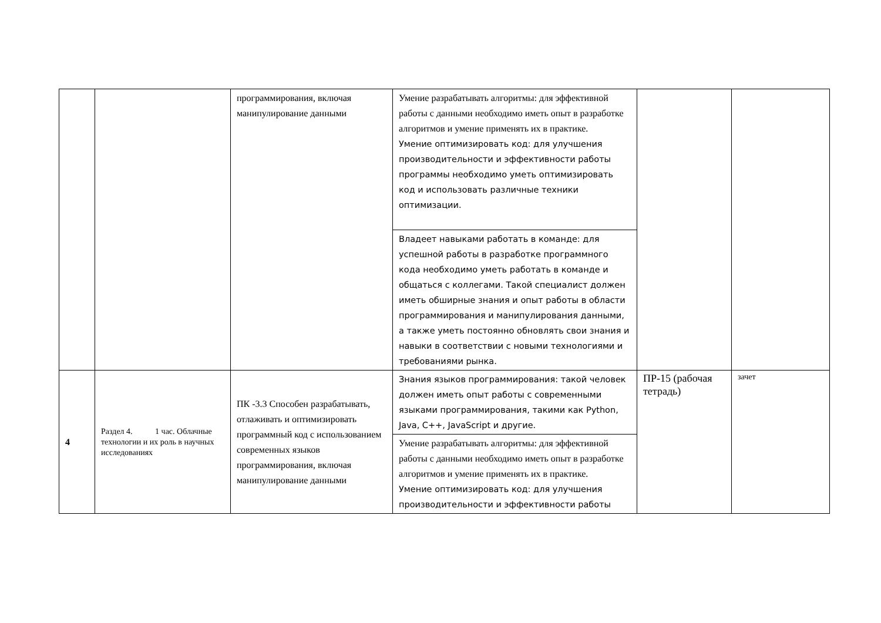| | | программирования, включая манипулирование данными | Умение разрабатывать алгоритмы: для эффективной работы с данными необходимо иметь опыт в разработке алгоритмов и умение применять их в практике. Умение оптимизировать код: для улучшения производительности и эффективности работы программы необходимо уметь оптимизировать код и использовать различные техники оптимизации. | | |
| | | | Владеет навыками работать в команде: для успешной работы в разработке программного кода необходимо уметь работать в команде и общаться с коллегами. Такой специалист должен иметь обширные знания и опыт работы в области программирования и манипулирования данными, а также уметь постоянно обновлять свои знания и навыки в соответствии с новыми технологиями и требованиями рынка. | | |
| 4 | Раздел 4. 1 час. Облачные технологии и их роль в научных исследованиях | ПК -3.3 Способен разрабатывать, отлаживать и оптимизировать программный код с использованием современных языков программирования, включая манипулирование данными | Знания языков программирования: такой человек должен иметь опыт работы с современными языками программирования, такими как Python, Java, C++, JavaScript и другие. | ПР-15 (рабочая тетрадь) | зачет |
| | | | Умение разрабатывать алгоритмы: для эффективной работы с данными необходимо иметь опыт в разработке алгоритмов и умение применять их в практике. Умение оптимизировать код: для улучшения производительности и эффективности работы | | |